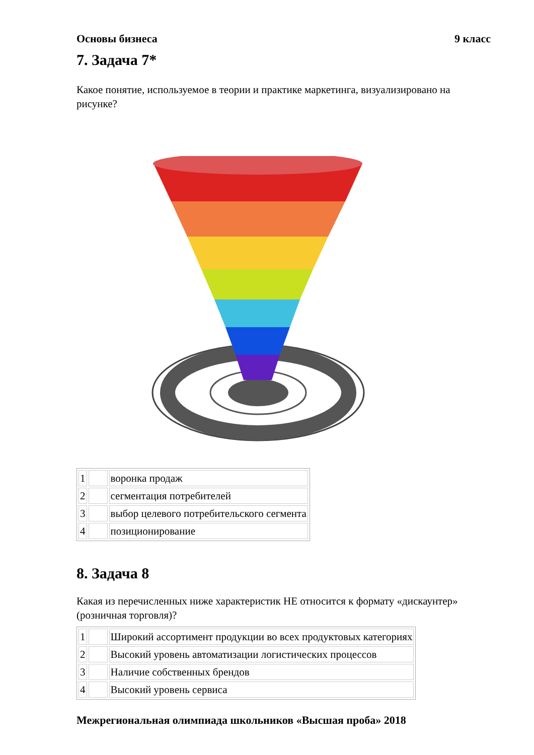Основы бизнеса 9 класс
7. Задача 7*
Какое понятие, используемое в теории и практике маркетинга, визуализировано на рисунке?
| 1 | | воронка продаж |
| 2 | | сегментация потребителей |
| 3 | | выбор целевого потребительского сегмента |
| 4 | | позиционирование |
8. Задача 8
Какая из перечисленных ниже характеристик НЕ относится к формату «дискаунтер» (розничная торговля)?
| 1 | | Широкий ассортимент продукции во всех продуктовых категориях |
| 2 | | Высокий уровень автоматизации логистических процессов |
| 3 | | Наличие собственных брендов |
| 4 | | Высокий уровень сервиса |
Межрегиональная олимпиада школьников «Высшая проба» 2018